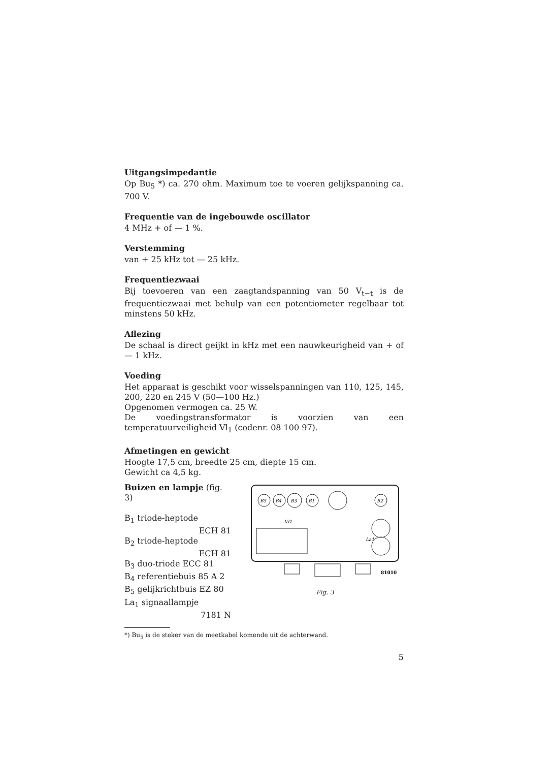Uitgangsimpedantie
Op Bu<sub>5</sub> *) ca. 270 ohm. Maximum toe te voeren gelijkspanning ca. 700 V.
Frequentie van de ingebouwde oscillator
4 MHz + of — 1 %.
Verstemming
van + 25 kHz tot — 25 kHz.
Frequentiezwaai
Bij toevoeren van een zaagtandspanning van 50 V<sub>t−t</sub> is de frequentiezwaai met behulp van een potentiometer regelbaar tot minstens 50 kHz.
Aflezing
De schaal is direct geijkt in kHz met een nauwkeurigheid van + of — 1 kHz.
Voeding
Het apparaat is geschikt voor wisselspanningen van 110, 125, 145, 200, 220 en 245 V (50—100 Hz.)
Opgenomen vermogen ca. 25 W.
De voedingstransformator is voorzien van een temperatuurveiligheid Vl<sub>1</sub> (codenr. 08 100 97).
Afmetingen en gewicht
Hoogte 17,5 cm, breedte 25 cm, diepte 15 cm.
Gewicht ca 4,5 kg.
Buizen en lampje (fig. 3)
B<sub>1</sub> triode-heptode
ECH 81
B<sub>2</sub> triode-heptode
ECH 81
B<sub>3</sub> duo-triode ECC 81
B<sub>4</sub> referentiebuis 85 A 2
B<sub>5</sub> gelijkrichtbuis EZ 80
La<sub>1</sub> signaallampje
7181 N
B5
B4
B3
B1
B2
Vl1
La1
81010
Fig. 3
*) Bu<sub>5</sub> is de steker van de meetkabel komende uit de achterwand.
5